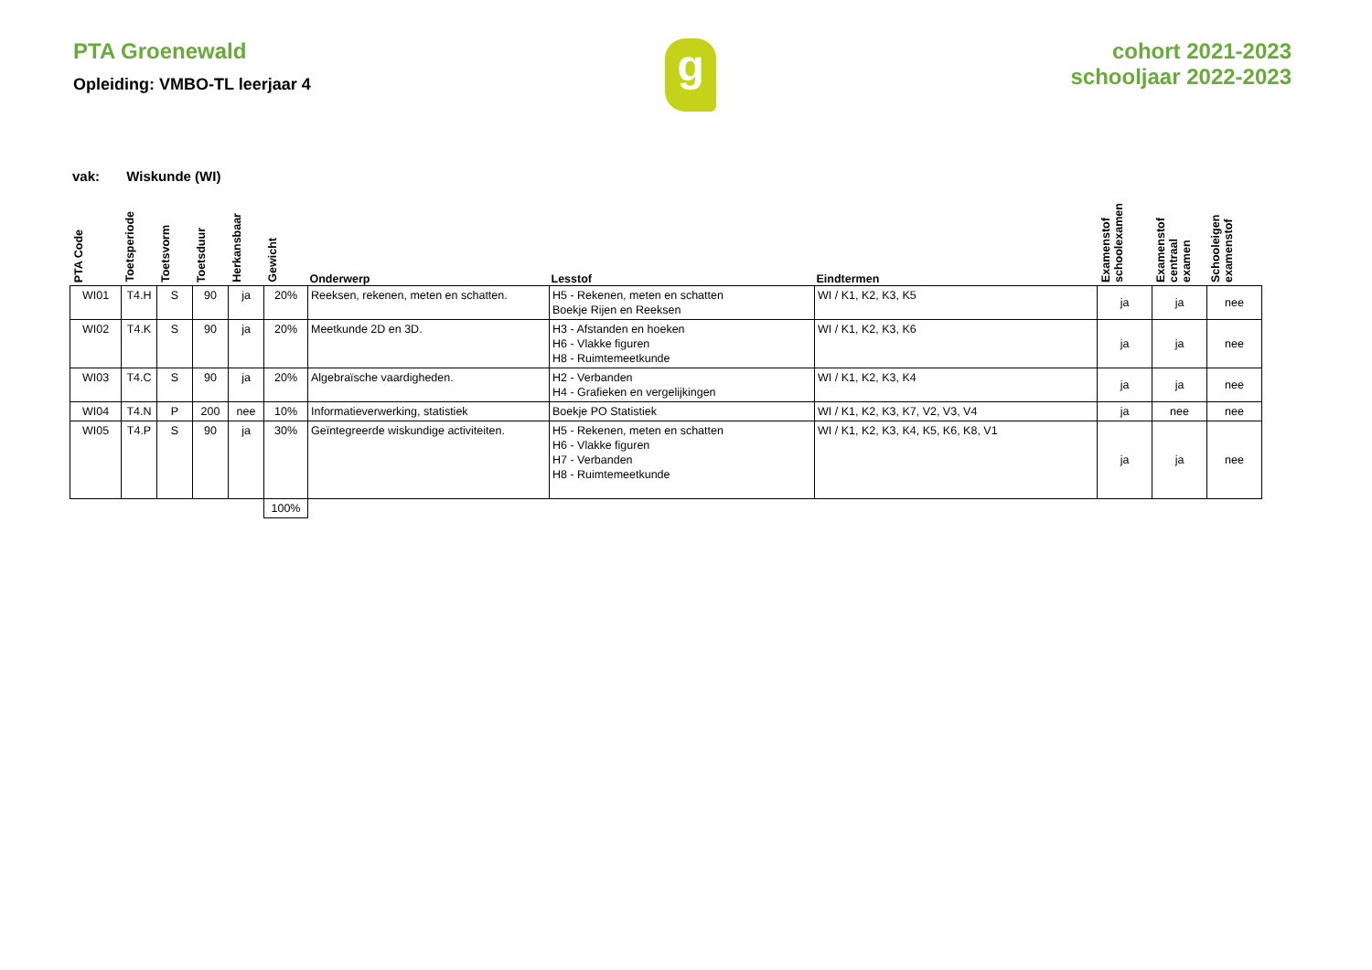PTA Groenewald
Opleiding: VMBO-TL leerjaar 4
g
cohort 2021-2023
schooljaar 2022-2023
vak: Wiskunde (WI)
| PTA Code | Toetsperiode | Toetsvorm | Toetsduur | Herkansbaar | Gewicht | Onderwerp | Lesstof | Eindtermen | Examenstof schoolexamen | Examenstof centraal examen | Schooleigen examenstof |
| --- | --- | --- | --- | --- | --- | --- | --- | --- | --- | --- | --- |
| WI01 | T4.H | S | 90 | ja | 20% | Reeksen, rekenen, meten en schatten. | H5 - Rekenen, meten en schatten Boekje Rijen en Reeksen | WI / K1, K2, K3, K5 | ja | ja | nee |
| WI02 | T4.K | S | 90 | ja | 20% | Meetkunde 2D en 3D. | H3 - Afstanden en hoeken H6 - Vlakke figuren H8 - Ruimtemeetkunde | WI / K1, K2, K3, K6 | ja | ja | nee |
| WI03 | T4.C | S | 90 | ja | 20% | Algebraïsche vaardigheden. | H2 - Verbanden H4 - Grafieken en vergelijkingen | WI / K1, K2, K3, K4 | ja | ja | nee |
| WI04 | T4.N | P | 200 | nee | 10% | Informatieverwerking, statistiek | Boekje PO Statistiek | WI / K1, K2, K3, K7, V2, V3, V4 | ja | nee | nee |
| WI05 | T4.P | S | 90 | ja | 30% | Geïntegreerde wiskundige activiteiten. | H5 - Rekenen, meten en schatten H6 - Vlakke figuren H7 - Verbanden H8 - Ruimtemeetkunde | WI / K1, K2, K3, K4, K5, K6, K8, V1 | ja | ja | nee |
| | | | | | 100% | | | | | | |